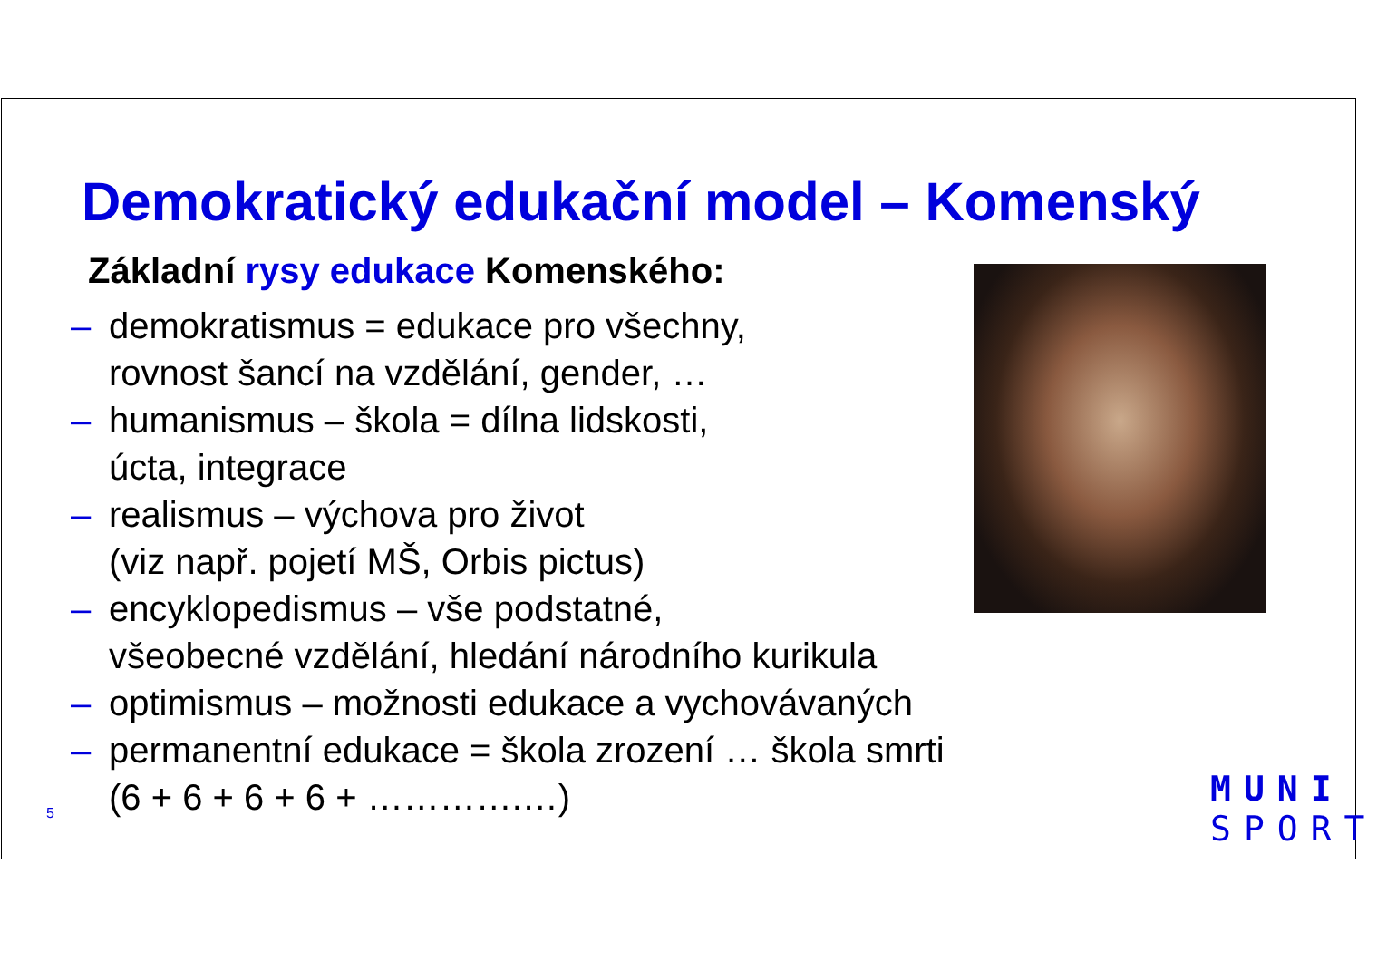Demokratický edukační model – Komenský
Základní rysy edukace Komenského:
– demokratismus = edukace pro všechny,
rovnost šancí na vzdělání, gender, …
– humanismus – škola = dílna lidskosti,
úcta, integrace
– realismus – výchova pro život
(viz např. pojetí MŠ, Orbis pictus)
– encyklopedismus – vše podstatné,
všeobecné vzdělání, hledání národního kurikula
– optimismus – možnosti edukace a vychovávaných
– permanentní edukace = škola zrození … škola smrti
(6 + 6 + 6 + 6 + ………….…)
5
MUNI
SPORT